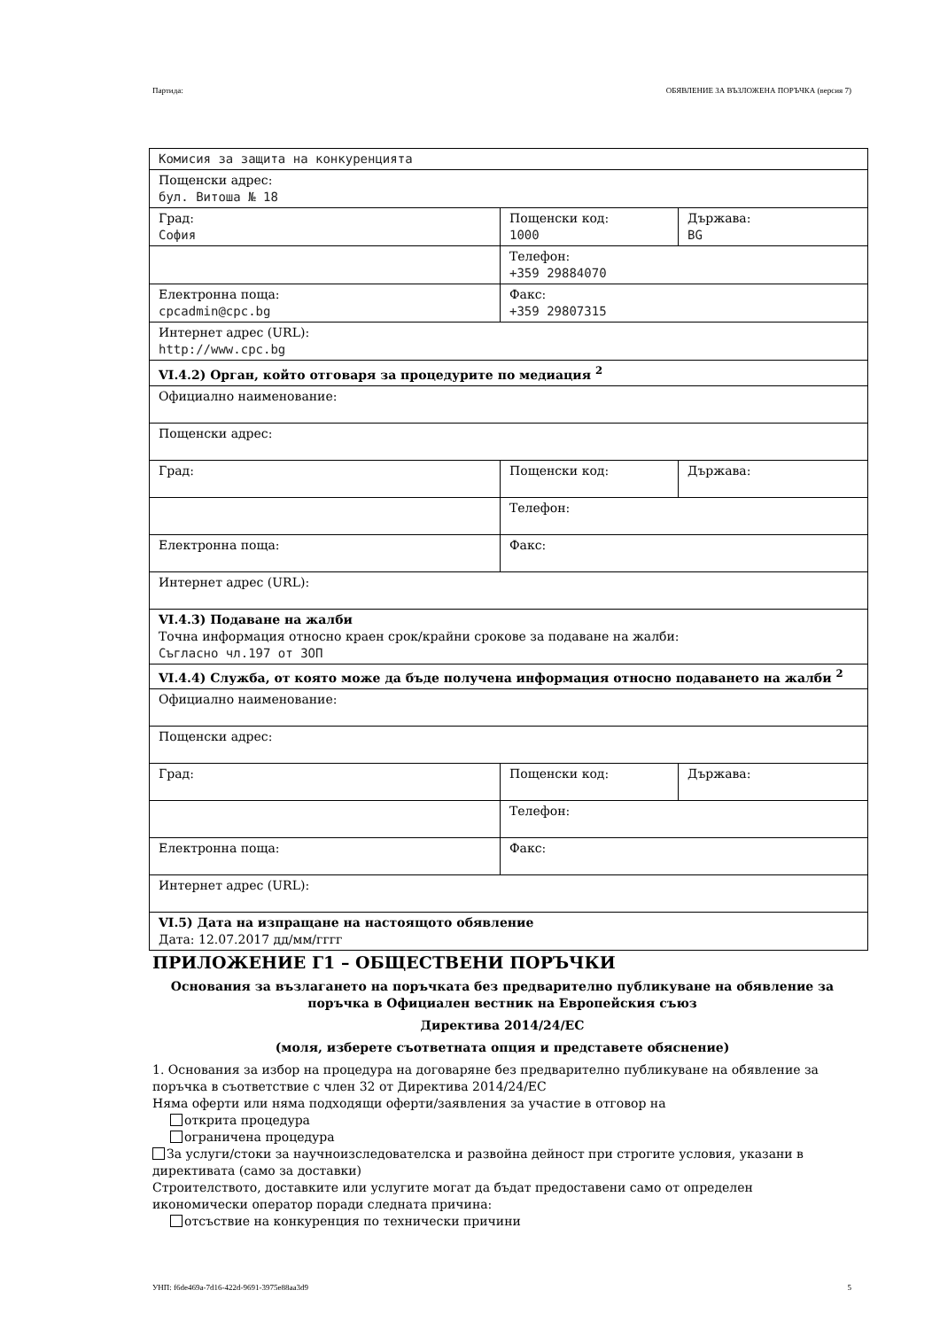Партида: ОБЯВЛЕНИЕ ЗА ВЪЗЛОЖЕНА ПОРЪЧКА (версия 7)
| Комисия за защита на конкуренцията | | |
| Пощенски адрес: бул. Витоша № 18 | | |
| Град: София | Пощенски код: 1000 | Държава: BG |
| | Телефон: +359 29884070 | |
| Електронна поща: cpcadmin@cpc.bg | Факс: +359 29807315 | |
| Интернет адрес (URL): http://www.cpc.bg | | |
| VI.4.2) Орган, който отговаря за процедурите по медиация <sup>2</sup> | | |
| Официално наименование: | | |
| Пощенски адрес: | | |
| Град: | Пощенски код: | Държава: |
| | Телефон: | |
| Електронна поща: | Факс: | |
| Интернет адрес (URL): | | |
| VI.4.3) Подаване на жалби Точна информация относно краен срок/крайни срокове за подаване на жалби: Съгласно чл.197 от ЗОП | | |
| VI.4.4) Служба, от която може да бъде получена информация относно подаването на жалби <sup>2</sup> | | |
| Официално наименование: | | |
| Пощенски адрес: | | |
| Град: | Пощенски код: | Държава: |
| | Телефон: | |
| Електронна поща: | Факс: | |
| Интернет адрес (URL): | | |
| VI.5) Дата на изпращане на настоящото обявление Дата: 12.07.2017 дд/мм/гггг | | |
ПРИЛОЖЕНИЕ Г1 – ОБЩЕСТВЕНИ ПОРЪЧКИ
Основания за възлагането на поръчката без предварително публикуване на обявление за поръчка в Официален вестник на Европейския съюз
Директива 2014/24/ЕС
(моля, изберете съответната опция и представете обяснение)
1. Основания за избор на процедура на договаряне без предварително публикуване на обявление за поръчка в съответствие с член 32 от Директива 2014/24/ЕС
Няма оферти или няма подходящи оферти/заявления за участие в отговор на
открита процедура
ограничена процедура
За услуги/стоки за научноизследователска и развойна дейност при строгите условия, указани в директивата (само за доставки)
Строителството, доставките или услугите могат да бъдат предоставени само от определен икономически оператор поради следната причина:
отсъствие на конкуренция по технически причини
УНП: f6de469a-7d16-422d-9691-3975e88aa3d9 5